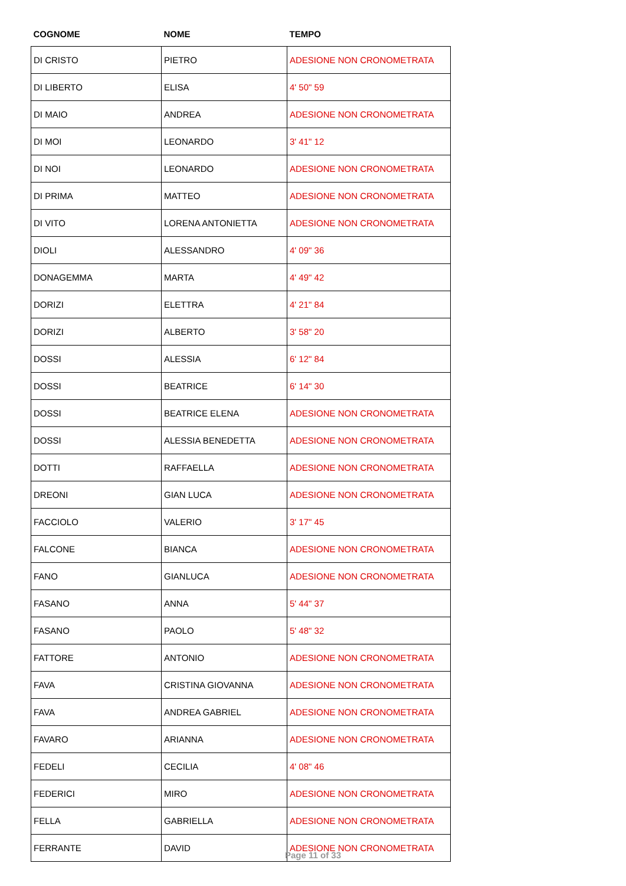| COGNOME | NOME | TEMPO |
| --- | --- | --- |
| DI CRISTO | PIETRO | ADESIONE NON CRONOMETRATA |
| DI LIBERTO | ELISA | 4' 50" 59 |
| DI MAIO | ANDREA | ADESIONE NON CRONOMETRATA |
| DI MOI | LEONARDO | 3' 41" 12 |
| DI NOI | LEONARDO | ADESIONE NON CRONOMETRATA |
| DI PRIMA | MATTEO | ADESIONE NON CRONOMETRATA |
| DI VITO | LORENA ANTONIETTA | ADESIONE NON CRONOMETRATA |
| DIOLI | ALESSANDRO | 4' 09" 36 |
| DONAGEMMA | MARTA | 4' 49" 42 |
| DORIZI | ELETTRA | 4' 21" 84 |
| DORIZI | ALBERTO | 3' 58" 20 |
| DOSSI | ALESSIA | 6' 12" 84 |
| DOSSI | BEATRICE | 6' 14" 30 |
| DOSSI | BEATRICE ELENA | ADESIONE NON CRONOMETRATA |
| DOSSI | ALESSIA BENEDETTA | ADESIONE NON CRONOMETRATA |
| DOTTI | RAFFAELLA | ADESIONE NON CRONOMETRATA |
| DREONI | GIAN LUCA | ADESIONE NON CRONOMETRATA |
| FACCIOLO | VALERIO | 3' 17" 45 |
| FALCONE | BIANCA | ADESIONE NON CRONOMETRATA |
| FANO | GIANLUCA | ADESIONE NON CRONOMETRATA |
| FASANO | ANNA | 5' 44" 37 |
| FASANO | PAOLO | 5' 48" 32 |
| FATTORE | ANTONIO | ADESIONE NON CRONOMETRATA |
| FAVA | CRISTINA GIOVANNA | ADESIONE NON CRONOMETRATA |
| FAVA | ANDREA GABRIEL | ADESIONE NON CRONOMETRATA |
| FAVARO | ARIANNA | ADESIONE NON CRONOMETRATA |
| FEDELI | CECILIA | 4' 08" 46 |
| FEDERICI | MIRO | ADESIONE NON CRONOMETRATA |
| FELLA | GABRIELLA | ADESIONE NON CRONOMETRATA |
| FERRANTE | DAVID | ADESIONE NON CRONOMETRATA |
Page 11 of 33